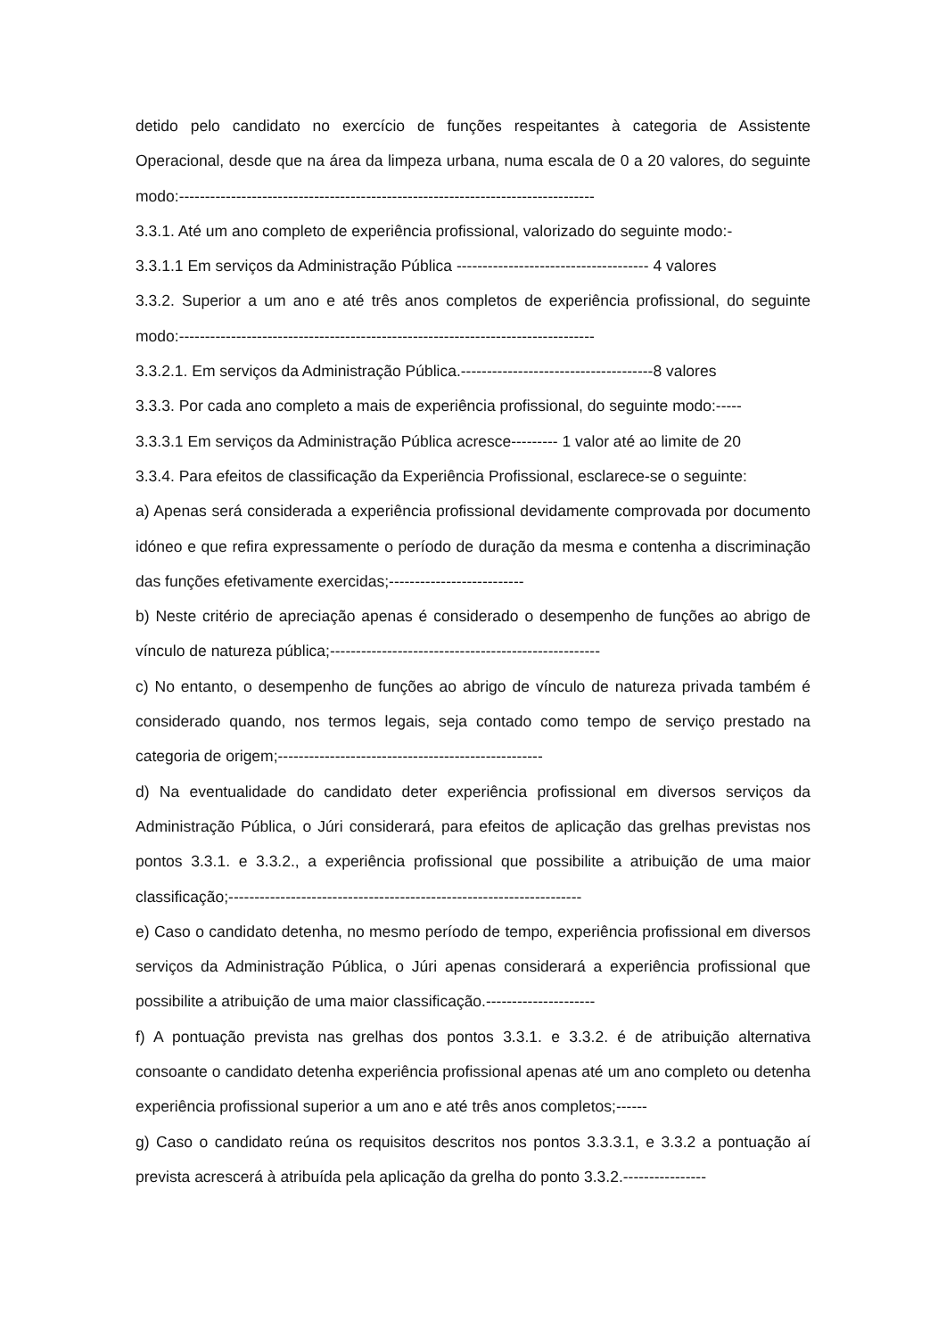detido pelo candidato no exercício de funções respeitantes à categoria de Assistente Operacional, desde que na área da limpeza urbana, numa escala de 0 a 20 valores, do seguinte modo:--------------------------------------------------------------------------------
3.3.1. Até um ano completo de experiência profissional, valorizado do seguinte modo:-
3.3.1.1 Em serviços da Administração Pública ------------------------------------- 4 valores
3.3.2. Superior a um ano e até três anos completos de experiência profissional, do seguinte modo:--------------------------------------------------------------------------------
3.3.2.1. Em serviços da Administração Pública.-------------------------------------8 valores
3.3.3. Por cada ano completo a mais de experiência profissional, do seguinte modo:-----
3.3.3.1 Em serviços da Administração Pública acresce--------- 1 valor até ao limite de 20
3.3.4. Para efeitos de classificação da Experiência Profissional, esclarece-se o seguinte:
a) Apenas será considerada a experiência profissional devidamente comprovada por documento idóneo e que refira expressamente o período de duração da mesma e contenha a discriminação das funções efetivamente exercidas;--------------------------
b) Neste critério de apreciação apenas é considerado o desempenho de funções ao abrigo de vínculo de natureza pública;----------------------------------------------------
c) No entanto, o desempenho de funções ao abrigo de vínculo de natureza privada também é considerado quando, nos termos legais, seja contado como tempo de serviço prestado na categoria de origem;---------------------------------------------------
d) Na eventualidade do candidato deter experiência profissional em diversos serviços da Administração Pública, o Júri considerará, para efeitos de aplicação das grelhas previstas nos pontos 3.3.1. e 3.3.2., a experiência profissional que possibilite a atribuição de uma maior classificação;--------------------------------------------------------------------
e) Caso o candidato detenha, no mesmo período de tempo, experiência profissional em diversos serviços da Administração Pública, o Júri apenas considerará a experiência profissional que possibilite a atribuição de uma maior classificação.---------------------
f) A pontuação prevista nas grelhas dos pontos 3.3.1. e 3.3.2. é de atribuição alternativa consoante o candidato detenha experiência profissional apenas até um ano completo ou detenha experiência profissional superior a um ano e até três anos completos;------
g) Caso o candidato reúna os requisitos descritos nos pontos 3.3.3.1, e 3.3.2 a pontuação aí prevista acrescerá à atribuída pela aplicação da grelha do ponto 3.3.2.----------------